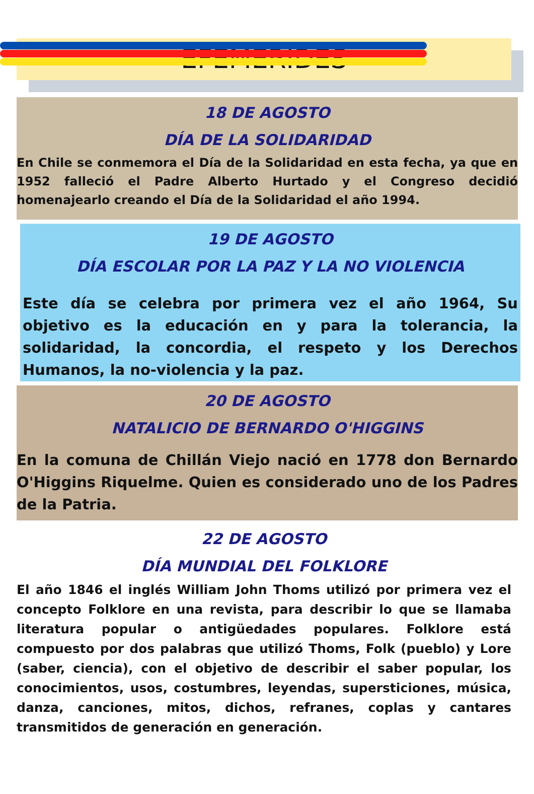EFEMÉRIDES
18 DE AGOSTO
DÍA DE LA SOLIDARIDAD
En Chile se conmemora el Día de la Solidaridad en esta fecha, ya que en 1952 falleció el Padre Alberto Hurtado y el Congreso decidió homenajearlo creando el Día de la Solidaridad el año 1994.
19 DE AGOSTO
DÍA ESCOLAR POR LA PAZ Y LA NO VIOLENCIA
Este día se celebra por primera vez el año 1964, Su objetivo es la educación en y para la tolerancia, la solidaridad, la concordia, el respeto y los Derechos Humanos, la no-violencia y la paz.
20 DE AGOSTO
NATALICIO DE BERNARDO O'HIGGINS
En la comuna de Chillán Viejo nació en 1778 don Bernardo O'Higgins Riquelme. Quien es considerado uno de los Padres de la Patria.
22 DE AGOSTO
DÍA MUNDIAL DEL FOLKLORE
El año 1846 el inglés William John Thoms utilizó por primera vez el concepto Folklore en una revista, para describir lo que se llamaba literatura popular o antigüedades populares. Folklore está compuesto por dos palabras que utilizó Thoms, Folk (pueblo) y Lore (saber, ciencia), con el objetivo de describir el saber popular, los conocimientos, usos, costumbres, leyendas, supersticiones, música, danza, canciones, mitos, dichos, refranes, coplas y cantares transmitidos de generación en generación.